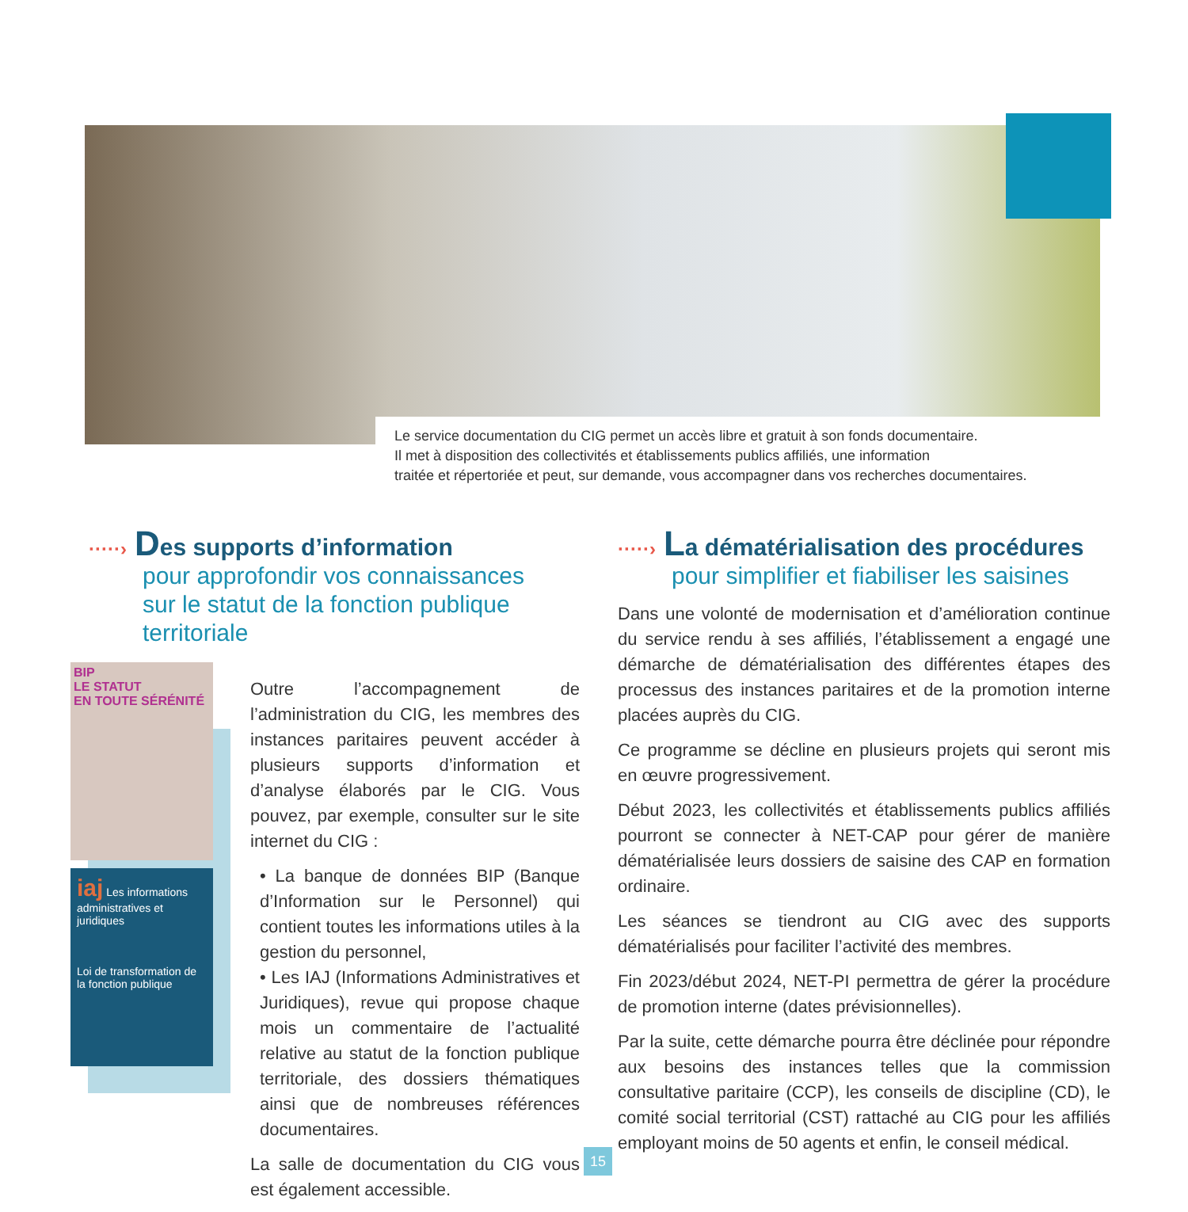Le service documentation du CIG permet un accès libre et gratuit à son fonds documentaire.
Il met à disposition des collectivités et établissements publics affiliés, une information
traitée et répertoriée et peut, sur demande, vous accompagner dans vos recherches documentaires.
·····› Des supports d’information
pour approfondir vos connaissances
sur le statut de la fonction publique
territoriale
BIP
LE STATUT
EN TOUTE SÉRÉNITÉ
iaj Les informations administratives et juridiques
Loi de transformation de la fonction publique
Outre l’accompagnement de l’administration du CIG, les membres des instances paritaires peuvent accéder à plusieurs supports d’information et d’analyse élaborés par le CIG. Vous pouvez, par exemple, consulter sur le site internet du CIG :
• La banque de données BIP (Banque d’Information sur le Personnel) qui contient toutes les informations utiles à la gestion du personnel,
• Les IAJ (Informations Administratives et Juridiques), revue qui propose chaque mois un commentaire de l’actualité relative au statut de la fonction publique territoriale, des dossiers thématiques ainsi que de nombreuses références documentaires.
La salle de documentation du CIG vous est également accessible.
·····› La dématérialisation des procédures
pour simplifier et fiabiliser les saisines
Dans une volonté de modernisation et d’amélioration continue du service rendu à ses affiliés, l’établissement a engagé une démarche de dématérialisation des différentes étapes des processus des instances paritaires et de la promotion interne placées auprès du CIG.
Ce programme se décline en plusieurs projets qui seront mis en œuvre progressivement.
Début 2023, les collectivités et établissements publics affiliés pourront se connecter à NET-CAP pour gérer de manière dématérialisée leurs dossiers de saisine des CAP en formation ordinaire.
Les séances se tiendront au CIG avec des supports dématérialisés pour faciliter l’activité des membres.
Fin 2023/début 2024, NET-PI permettra de gérer la procédure de promotion interne (dates prévisionnelles).
Par la suite, cette démarche pourra être déclinée pour répondre aux besoins des instances telles que la commission consultative paritaire (CCP), les conseils de discipline (CD), le comité social territorial (CST) rattaché au CIG pour les affiliés employant moins de 50 agents et enfin, le conseil médical.
15